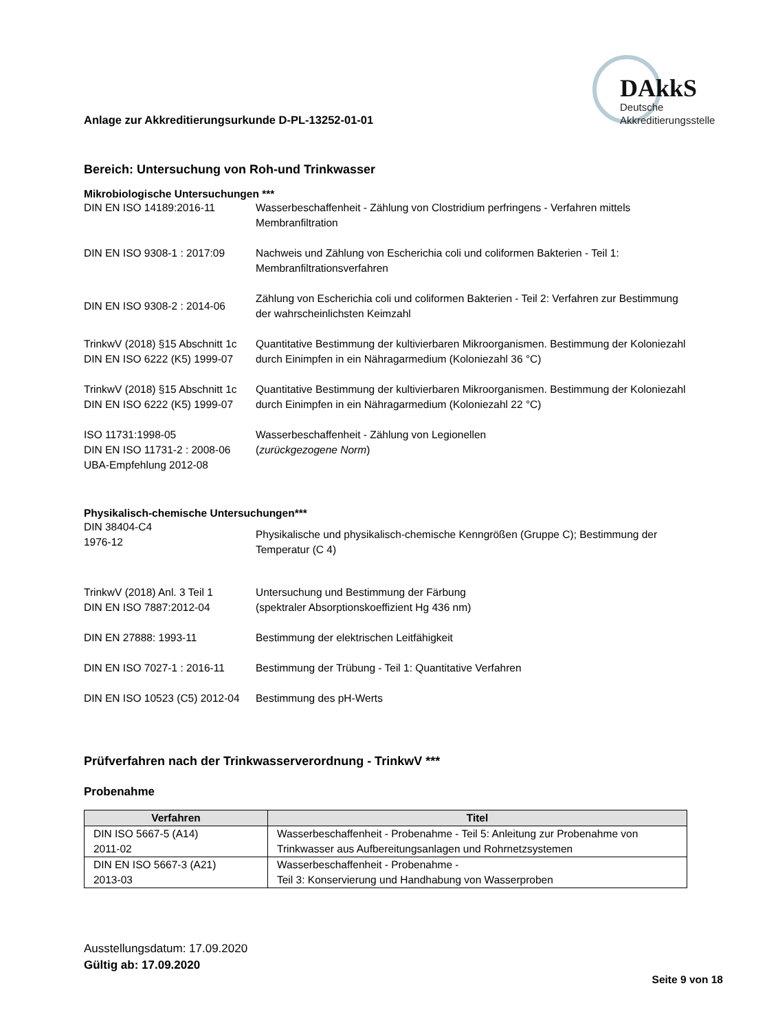Anlage zur Akkreditierungsurkunde D-PL-13252-01-01
DAkkS
Deutsche
Akkreditierungsstelle
Bereich: Untersuchung von Roh-und Trinkwasser
Mikrobiologische Untersuchungen ***
DIN EN ISO 14189:2016-11 Wasserbeschaffenheit - Zählung von Clostridium perfringens - Verfahren mittels Membranfiltration
DIN EN ISO 9308-1 : 2017:09
Nachweis und Zählung von Escherichia coli und coliformen Bakterien - Teil 1: Membranfiltrationsverfahren
DIN EN ISO 9308-2 : 2014-06
Zählung von Escherichia coli und coliformen Bakterien - Teil 2: Verfahren zur Bestimmung der wahrscheinlichsten Keimzahl
TrinkwV (2018) §15 Abschnitt 1c
DIN EN ISO 6222 (K5) 1999-07
Quantitative Bestimmung der kultivierbaren Mikroorganismen. Bestimmung der Koloniezahl durch Einimpfen in ein Nähragarmedium (Koloniezahl 36 °C)
TrinkwV (2018) §15 Abschnitt 1c
DIN EN ISO 6222 (K5) 1999-07
Quantitative Bestimmung der kultivierbaren Mikroorganismen. Bestimmung der Koloniezahl durch Einimpfen in ein Nähragarmedium (Koloniezahl 22 °C)
ISO 11731:1998-05
DIN EN ISO 11731-2 : 2008-06
UBA-Empfehlung 2012-08
Wasserbeschaffenheit - Zählung von Legionellen
(zurückgezogene Norm)
Physikalisch-chemische Untersuchungen***
DIN 38404-C4
1976-12
Physikalische und physikalisch-chemische Kenngrößen (Gruppe C); Bestimmung der Temperatur (C 4)
TrinkwV (2018) Anl. 3 Teil 1
DIN EN ISO 7887:2012-04
Untersuchung und Bestimmung der Färbung
(spektraler Absorptionskoeffizient Hg 436 nm)
DIN EN 27888: 1993-11 Bestimmung der elektrischen Leitfähigkeit
DIN EN ISO 7027-1 : 2016-11
Bestimmung der Trübung - Teil 1: Quantitative Verfahren
DIN EN ISO 10523 (C5) 2012-04
Bestimmung des pH-Werts
Prüfverfahren nach der Trinkwasserverordnung - TrinkwV ***
Probenahme
| Verfahren | Titel |
| --- | --- |
| DIN ISO 5667-5 (A14) 2011-02 | Wasserbeschaffenheit - Probenahme - Teil 5: Anleitung zur Probenahme von Trinkwasser aus Aufbereitungsanlagen und Rohrnetzsystemen |
| DIN EN ISO 5667-3 (A21) 2013-03 | Wasserbeschaffenheit - Probenahme - Teil 3: Konservierung und Handhabung von Wasserproben |
Ausstellungsdatum: 17.09.2020
Gültig ab: 17.09.2020
Seite 9 von 18